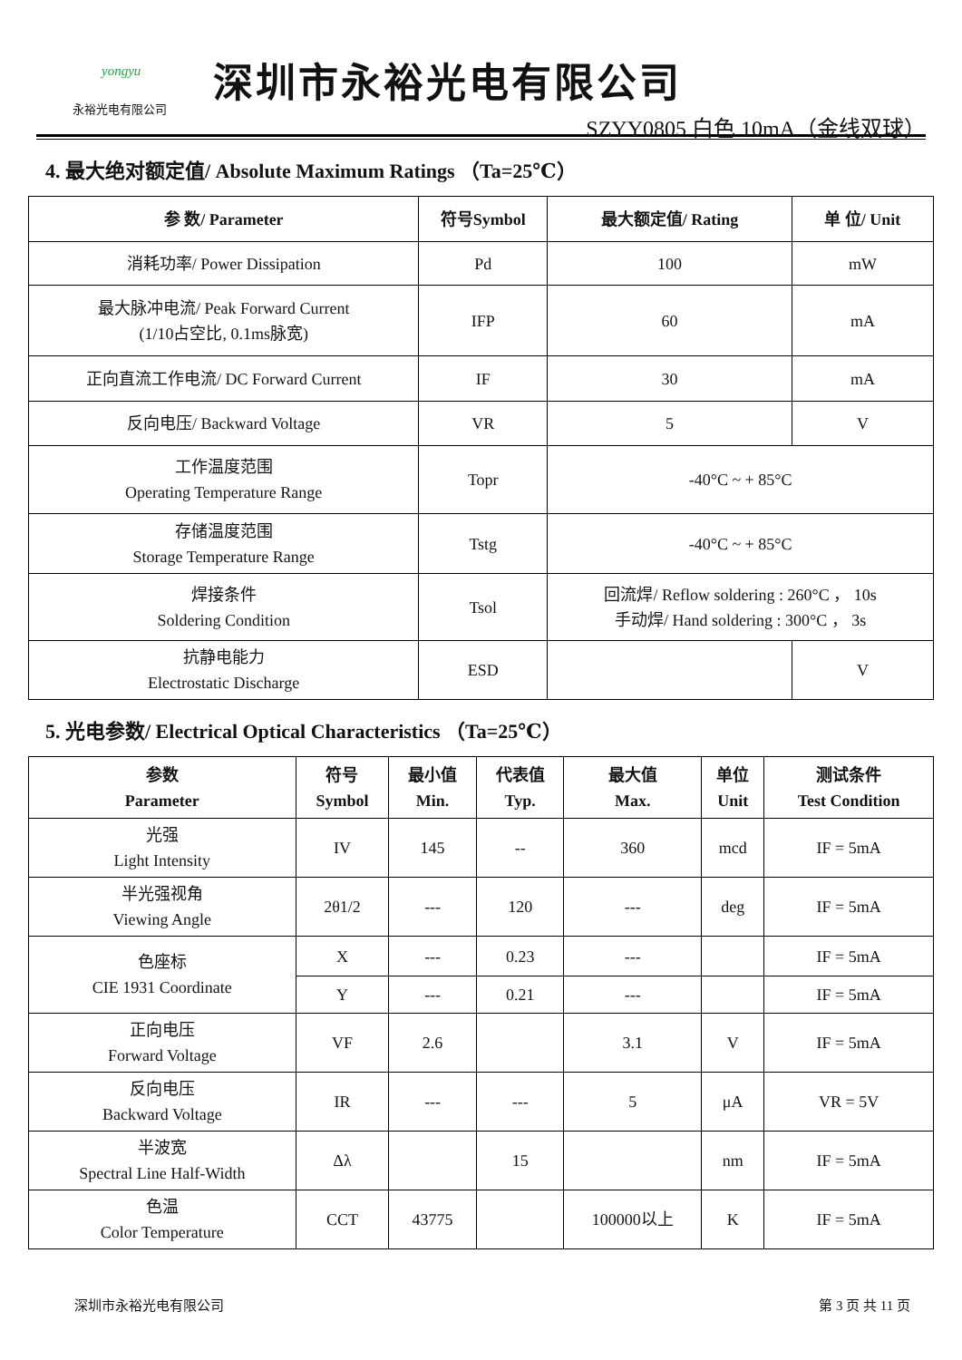yongyu
永裕光电有限公司
深圳市永裕光电有限公司
SZYY0805 白色 10mA（金线双球）
4. 最大绝对额定值/ Absolute Maximum Ratings （Ta=25℃）
| 参 数/ Parameter | 符号Symbol | 最大额定值/ Rating | 单 位/ Unit |
| --- | --- | --- | --- |
| 消耗功率/ Power Dissipation | Pd | 100 | mW |
| 最大脉冲电流/ Peak Forward Current (1/10占空比, 0.1ms脉宽) | IFP | 60 | mA |
| 正向直流工作电流/ DC Forward Current | IF | 30 | mA |
| 反向电压/ Backward Voltage | VR | 5 | V |
| 工作温度范围 Operating Temperature Range | Topr | -40°C ~ + 85°C | |
| 存储温度范围 Storage Temperature Range | Tstg | -40°C ~ + 85°C | |
| 焊接条件 Soldering Condition | Tsol | 回流焊/ Reflow soldering : 260°C ， 10s 手动焊/ Hand soldering : 300°C ， 3s | |
| 抗静电能力 Electrostatic Discharge | ESD | | V |
5. 光电参数/ Electrical Optical Characteristics （Ta=25℃）
| 参数 Parameter | 符号 Symbol | 最小值 Min. | 代表值 Typ. | 最大值 Max. | 单位 Unit | 测试条件 Test Condition |
| --- | --- | --- | --- | --- | --- | --- |
| 光强 Light Intensity | IV | 145 | -- | 360 | mcd | IF = 5mA |
| 半光强视角 Viewing Angle | 2θ1/2 | --- | 120 | --- | deg | IF = 5mA |
| 色座标 CIE 1931 Coordinate | X | --- | 0.23 | --- | | IF = 5mA |
| | Y | --- | 0.21 | --- | | IF = 5mA |
| 正向电压 Forward Voltage | VF | 2.6 | | 3.1 | V | IF = 5mA |
| 反向电压 Backward Voltage | IR | --- | --- | 5 | μA | VR = 5V |
| 半波宽 Spectral Line Half-Width | Δλ | | 15 | | nm | IF = 5mA |
| 色温 Color Temperature | CCT | 43775 | | 100000以上 | K | IF = 5mA |
深圳市永裕光电有限公司 第 3 页 共 11 页